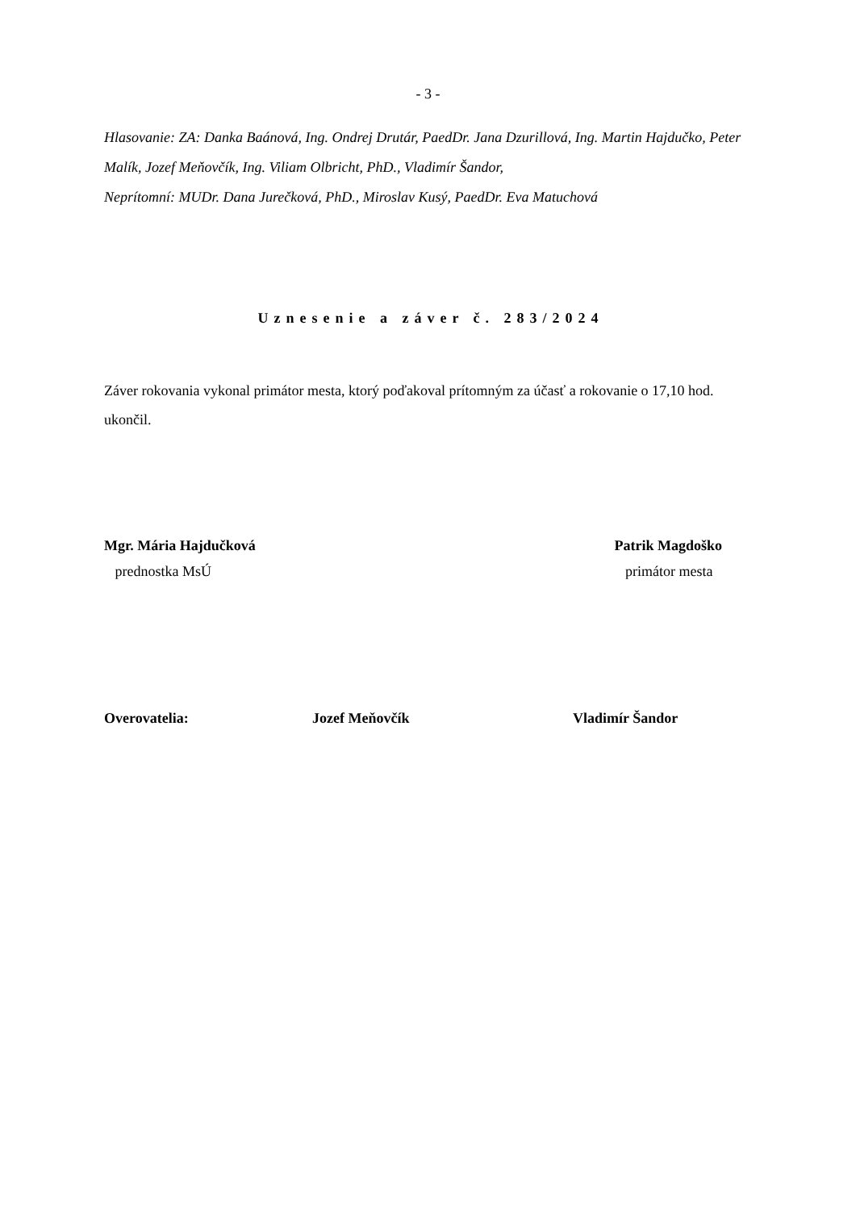- 3 -
Hlasovanie: ZA: Danka Baánová, Ing. Ondrej Drutár, PaedDr. Jana Dzurillová, Ing. Martin Hajdučko, Peter Malík, Jozef Meňovčík, Ing. Viliam Olbricht, PhD., Vladimír Šandor,
Neprítomní: MUDr. Dana Jurečková, PhD., Miroslav Kusý, PaedDr. Eva Matuchová
Uznesenie a záver č. 283/2024
Záver rokovania vykonal primátor mesta, ktorý poďakoval prítomným za účasť a rokovanie o 17,10 hod. ukončil.
Mgr. Mária Hajdučková
prednostka MsÚ
Patrik Magdoško
primátor mesta
Overovatelia: Jozef Meňovčík Vladimír Šandor